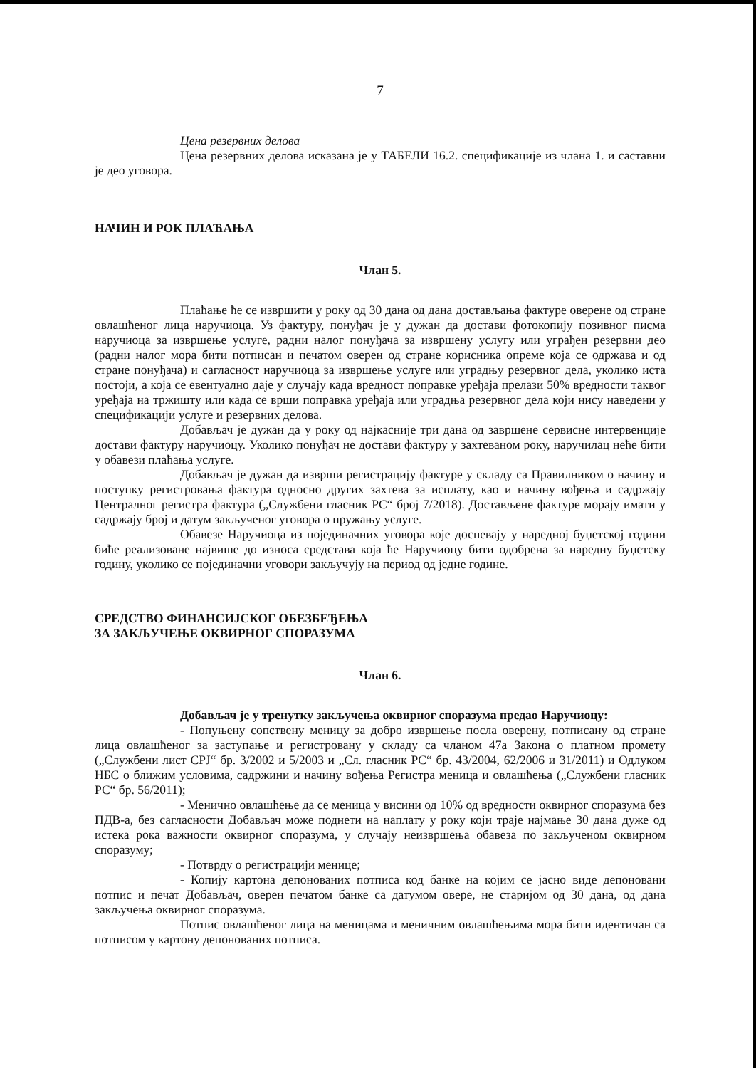7
Цена резервних делова
Цена резервних делова исказана је у ТАБЕЛИ 16.2. спецификације из члана 1. и саставни је део уговора.
НАЧИН И РОК ПЛАЋАЊА
Члан 5.
Плаћање ће се извршити у року од 30 дана од дана достављања фактуре оверене од стране овлашћеног лица наручиоца. Уз фактуру, понуђач је у дужан да достави фотокопију позивног писма наручиоца за извршење услуге, радни налог понуђача за извршену услугу или уграђен резервни део (радни налог мора бити потписан и печатом оверен од стране корисника опреме која се одржава и од стране понуђача) и сагласност наручиоца за извршење услуге или уградњу резервног дела, уколико иста постоји, а која се евентуално даје у случају када вредност поправке уређаја прелази 50% вредности таквог уређаја на тржишту или када се врши поправка уређаја или уградња резервног дела који нису наведени у спецификацији услуге и резервних делова.
Добављач је дужан да у року од најкасније три дана од завршене сервисне интервенције достави фактуру наручиоцу. Уколико понуђач не достави фактуру у захтеваном року, наручилац неће бити у обавези плаћања услуге.
Добављач је дужан да изврши регистрацију фактуре у складу са Правилником о начину и поступку регистровања фактура односно других захтева за исплату, као и начину вођења и садржају Централног регистра фактура („Службени гласник РС“ број 7/2018). Достављене фактуре морају имати у садржају број и датум закљученог уговора о пружању услуге.
Обавезе Наручиоца из појединачних уговора које доспевају у наредној буџетској години биће реализоване највише до износа средстава која ће Наручиоцу бити одобрена за наредну буџетску годину, уколико се појединачни уговори закључују на период од једне године.
СРЕДСТВО ФИНАНСИЈСКОГ ОБЕЗБЕЂЕЊА
ЗА ЗАКЉУЧЕЊЕ ОКВИРНОГ СПОРАЗУМА
Члан 6.
Добављач је у тренутку закључења оквирног споразума предао Наручиоцу:
- Попуњену сопствену меницу за добро извршење посла оверену, потписану од стране лица овлашћеног за заступање и регистровану у складу са чланом 47а Закона о платном промету („Службени лист СРЈ“ бр. 3/2002 и 5/2003 и „Сл. гласник РС“ бр. 43/2004, 62/2006 и 31/2011) и Одлуком НБС о ближим условима, садржини и начину вођења Регистра меница и овлашћења („Службени гласник РС“ бр. 56/2011);
- Менично овлашћење да се меница у висини од 10% од вредности оквирног споразума без ПДВ-а, без сагласности Добављач може поднети на наплату у року који траје најмање 30 дана дуже од истека рока важности оквирног споразума, у случају неизвршења обавеза по закљученом оквирном споразуму;
- Потврду о регистрацији менице;
- Копију картона депонованих потписа код банке на којим се јасно виде депоновани потпис и печат Добављач, оверен печатом банке са датумом овере, не старијом од 30 дана, од дана закључења оквирног споразума.
Потпис овлашћеног лица на меницама и меничним овлашћењима мора бити идентичан са потписом у картону депонованих потписа.